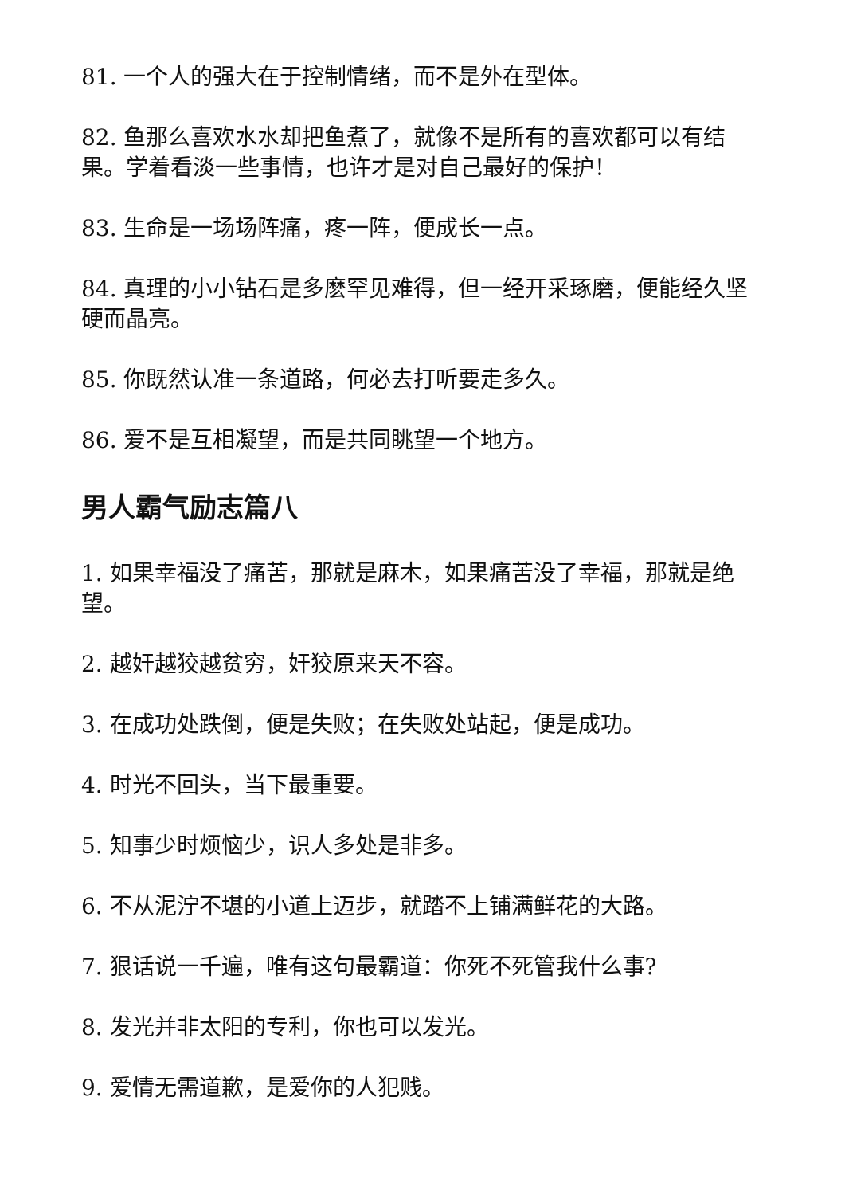81. 一个人的强大在于控制情绪，而不是外在型体。
82. 鱼那么喜欢水水却把鱼煮了，就像不是所有的喜欢都可以有结果。学着看淡一些事情，也许才是对自己最好的保护！
83. 生命是一场场阵痛，疼一阵，便成长一点。
84. 真理的小小钻石是多麽罕见难得，但一经开采琢磨，便能经久坚硬而晶亮。
85. 你既然认准一条道路，何必去打听要走多久。
86. 爱不是互相凝望，而是共同眺望一个地方。
男人霸气励志篇八
1. 如果幸福没了痛苦，那就是麻木，如果痛苦没了幸福，那就是绝望。
2. 越奸越狡越贫穷，奸狡原来天不容。
3. 在成功处跌倒，便是失败；在失败处站起，便是成功。
4. 时光不回头，当下最重要。
5. 知事少时烦恼少，识人多处是非多。
6. 不从泥泞不堪的小道上迈步，就踏不上铺满鲜花的大路。
7. 狠话说一千遍，唯有这句最霸道：你死不死管我什么事?
8. 发光并非太阳的专利，你也可以发光。
9. 爱情无需道歉，是爱你的人犯贱。